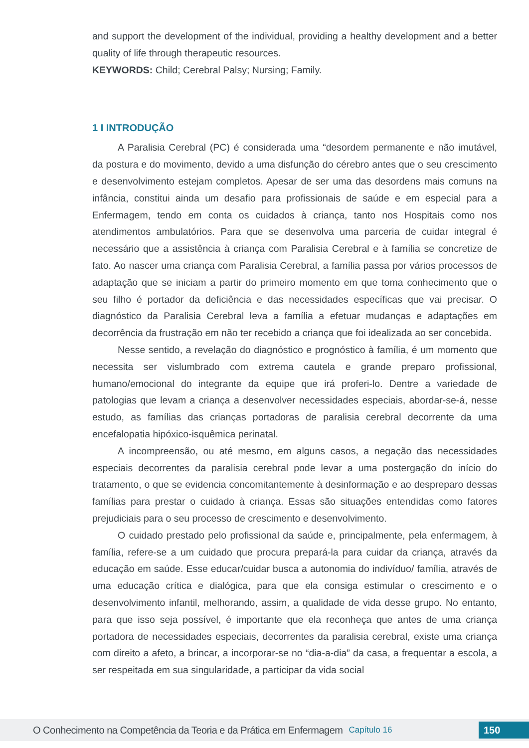and support the development of the individual, providing a healthy development and a better quality of life through therapeutic resources.
KEYWORDS: Child; Cerebral Palsy; Nursing; Family.
1 I INTRODUÇÃO
A Paralisia Cerebral (PC) é considerada uma “desordem permanente e não imutável, da postura e do movimento, devido a uma disfunção do cérebro antes que o seu crescimento e desenvolvimento estejam completos. Apesar de ser uma das desordens mais comuns na infância, constitui ainda um desafio para profissionais de saúde e em especial para a Enfermagem, tendo em conta os cuidados à criança, tanto nos Hospitais como nos atendimentos ambulatórios. Para que se desenvolva uma parceria de cuidar integral é necessário que a assistência à criança com Paralisia Cerebral e à família se concretize de fato. Ao nascer uma criança com Paralisia Cerebral, a família passa por vários processos de adaptação que se iniciam a partir do primeiro momento em que toma conhecimento que o seu filho é portador da deficiência e das necessidades específicas que vai precisar. O diagnóstico da Paralisia Cerebral leva a família a efetuar mudanças e adaptações em decorrência da frustração em não ter recebido a criança que foi idealizada ao ser concebida.
Nesse sentido, a revelação do diagnóstico e prognóstico à família, é um momento que necessita ser vislumbrado com extrema cautela e grande preparo profissional, humano/emocional do integrante da equipe que irá proferi-lo. Dentre a variedade de patologias que levam a criança a desenvolver necessidades especiais, abordar-se-á, nesse estudo, as famílias das crianças portadoras de paralisia cerebral decorrente da uma encefalopatia hipóxico-isquêmica perinatal.
A incompreensão, ou até mesmo, em alguns casos, a negação das necessidades especiais decorrentes da paralisia cerebral pode levar a uma postergação do início do tratamento, o que se evidencia concomitantemente à desinformação e ao despreparo dessas famílias para prestar o cuidado à criança. Essas são situações entendidas como fatores prejudiciais para o seu processo de crescimento e desenvolvimento.
O cuidado prestado pelo profissional da saúde e, principalmente, pela enfermagem, à família, refere-se a um cuidado que procura prepará-la para cuidar da criança, através da educação em saúde. Esse educar/cuidar busca a autonomia do indivíduo/ família, através de uma educação crítica e dialógica, para que ela consiga estimular o crescimento e o desenvolvimento infantil, melhorando, assim, a qualidade de vida desse grupo. No entanto, para que isso seja possível, é importante que ela reconheça que antes de uma criança portadora de necessidades especiais, decorrentes da paralisia cerebral, existe uma criança com direito a afeto, a brincar, a incorporar-se no “dia-a-dia” da casa, a frequentar a escola, a ser respeitada em sua singularidade, a participar da vida social
O Conhecimento na Competência da Teoria e da Prática em Enfermagem Capítulo 16 150